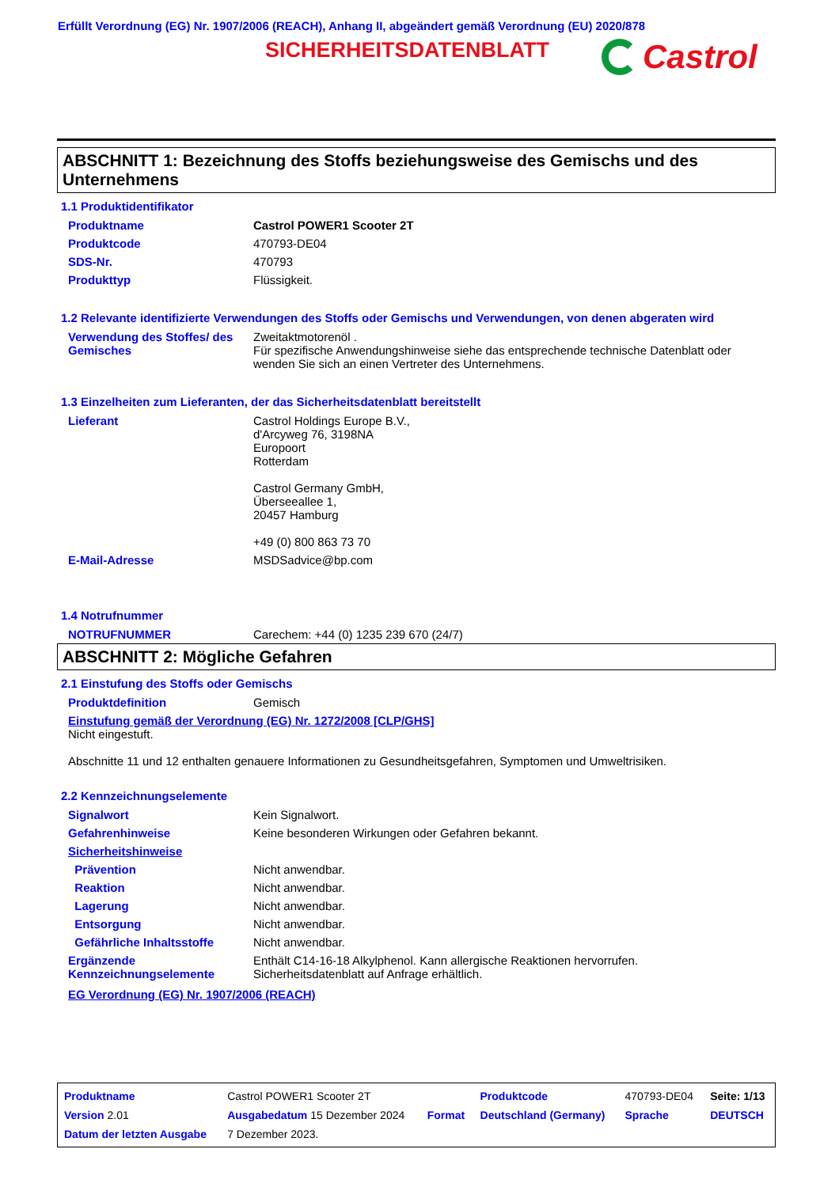Erfüllt Verordnung (EG) Nr. 1907/2006 (REACH), Anhang II, abgeändert gemäß Verordnung (EU) 2020/878
SICHERHEITSDATENBLATT Castrol
ABSCHNITT 1: Bezeichnung des Stoffs beziehungsweise des Gemischs und des Unternehmens
1.1 Produktidentifikator
| Produktname | Castrol POWER1 Scooter 2T |
| Produktcode | 470793-DE04 |
| SDS-Nr. | 470793 |
| Produkttyp | Flüssigkeit. |
1.2 Relevante identifizierte Verwendungen des Stoffs oder Gemischs und Verwendungen, von denen abgeraten wird
| Verwendung des Stoffes/ des Gemisches | Zweitaktmotorenöl . Für spezifische Anwendungshinweise siehe das entsprechende technische Datenblatt oder wenden Sie sich an einen Vertreter des Unternehmens. |
1.3 Einzelheiten zum Lieferanten, der das Sicherheitsdatenblatt bereitstellt
| Lieferant | Castrol Holdings Europe B.V., d'Arcyweg 76, 3198NA Europoort Rotterdam Castrol Germany GmbH, Überseeallee 1, 20457 Hamburg +49 (0) 800 863 73 70 |
| E-Mail-Adresse | MSDSadvice@bp.com |
1.4 Notrufnummer
| NOTRUFNUMMER | Carechem: +44 (0) 1235 239 670 (24/7) |
ABSCHNITT 2: Mögliche Gefahren
2.1 Einstufung des Stoffs oder Gemischs
| Produktdefinition | Gemisch |
Einstufung gemäß der Verordnung (EG) Nr. 1272/2008 [CLP/GHS]
Nicht eingestuft.
Abschnitte 11 und 12 enthalten genauere Informationen zu Gesundheitsgefahren, Symptomen und Umweltrisiken.
2.2 Kennzeichnungselemente
| Signalwort | Kein Signalwort. |
| Gefahrenhinweise | Keine besonderen Wirkungen oder Gefahren bekannt. |
| Sicherheitshinweise | |
| Prävention | Nicht anwendbar. |
| Reaktion | Nicht anwendbar. |
| Lagerung | Nicht anwendbar. |
| Entsorgung | Nicht anwendbar. |
| Gefährliche Inhaltsstoffe | Nicht anwendbar. |
| Ergänzende Kennzeichnungselemente | Enthält C14-16-18 Alkylphenol. Kann allergische Reaktionen hervorrufen. Sicherheitsdatenblatt auf Anfrage erhältlich. |
EG Verordnung (EG) Nr. 1907/2006 (REACH)
| Produktname | Castrol POWER1 Scooter 2T | | Produktcode | 470793-DE04 | Seite: 1/13 |
| Version 2.01 | Ausgabedatum 15 Dezember 2024 | Format | Deutschland (Germany) | Sprache | DEUTSCH |
| Datum der letzten Ausgabe | 7 Dezember 2023. | | | | |